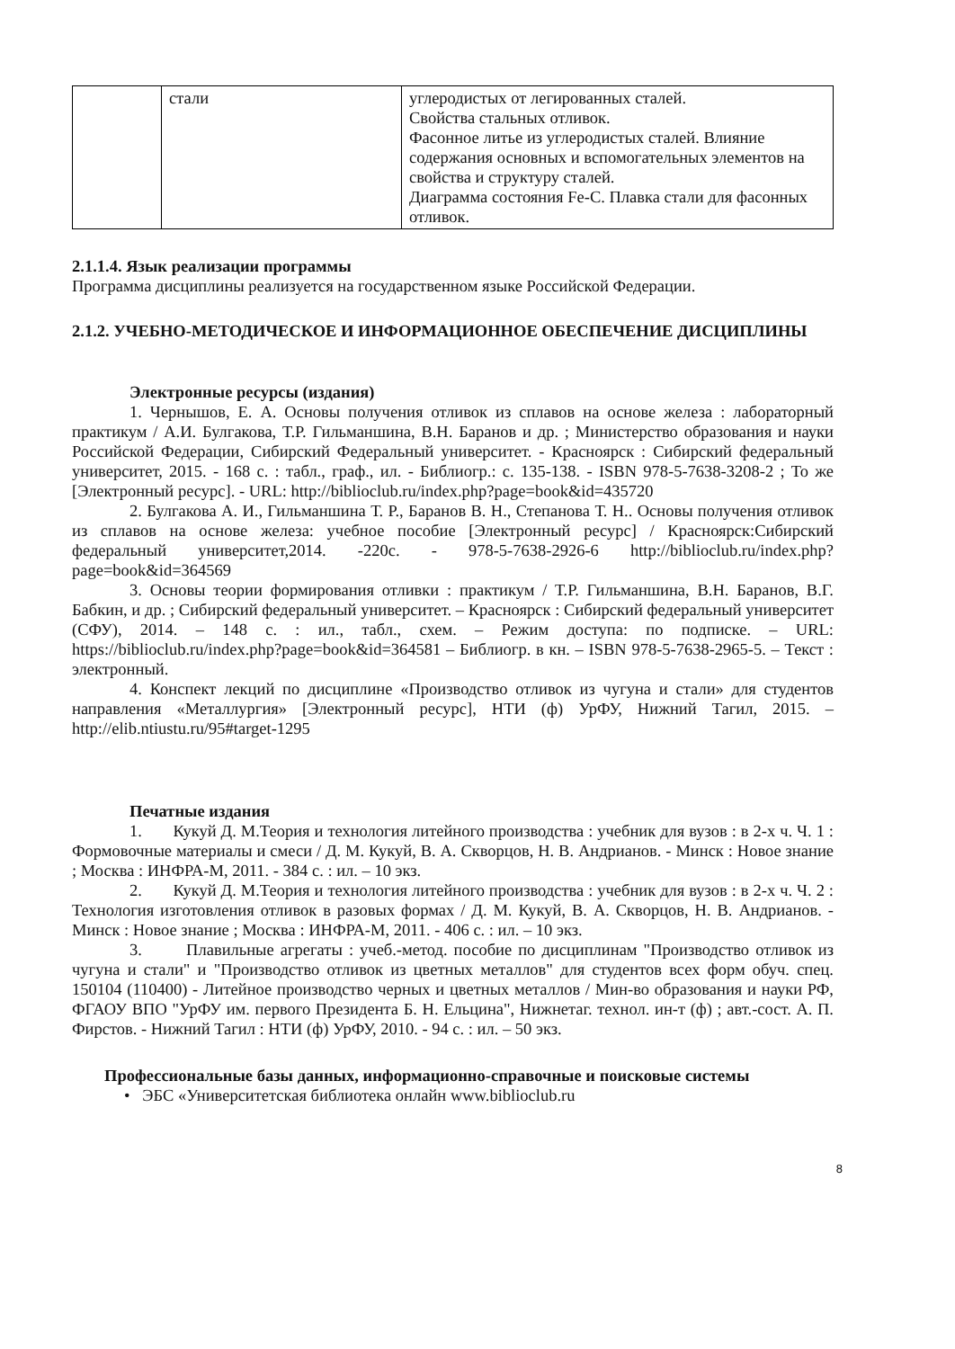| | стали | углеродистых от легированных сталей. Свойства стальных отливок. Фасонное литье из углеродистых сталей. Влияние содержания основных и вспомогательных элементов на свойства и структуру сталей. Диаграмма состояния Fe-C. Плавка стали для фасонных отливок. |
2.1.1.4. Язык реализации программы
Программа дисциплины реализуется на государственном языке Российской Федерации.
2.1.2. УЧЕБНО-МЕТОДИЧЕСКОЕ И ИНФОРМАЦИОННОЕ ОБЕСПЕЧЕНИЕ ДИСЦИПЛИНЫ
Электронные ресурсы (издания)
1. Чернышов, Е. А. Основы получения отливок из сплавов на основе железа : лабораторный практикум / А.И. Булгакова, Т.Р. Гильманшина, В.Н. Баранов и др. ; Министерство образования и науки Российской Федерации, Сибирский Федеральный университет. - Красноярск : Сибирский федеральный университет, 2015. - 168 с. : табл., граф., ил. - Библиогр.: с. 135-138. - ISBN 978-5-7638-3208-2 ; То же [Электронный ресурс]. - URL: http://biblioclub.ru/index.php?page=book&id=435720
2. Булгакова А. И., Гильманшина Т. Р., Баранов В. Н., Степанова Т. Н.. Основы получения отливок из сплавов на основе железа: учебное пособие [Электронный ресурс] / Красноярск:Сибирский федеральный университет,2014. -220с. - 978-5-7638-2926-6 http://biblioclub.ru/index.php?page=book&id=364569
3. Основы теории формирования отливки : практикум / Т.Р. Гильманшина, В.Н. Баранов, В.Г. Бабкин, и др. ; Сибирский федеральный университет. – Красноярск : Сибирский федеральный университет (СФУ), 2014. – 148 с. : ил., табл., схем. – Режим доступа: по подписке. – URL: https://biblioclub.ru/index.php?page=book&id=364581 – Библиогр. в кн. – ISBN 978-5-7638-2965-5. – Текст : электронный.
4. Конспект лекций по дисциплине «Производство отливок из чугуна и стали» для студентов направления «Металлургия» [Электронный ресурс], НТИ (ф) УрФУ, Нижний Тагил, 2015. – http://elib.ntiustu.ru/95#target-1295
Печатные издания
1. Кукуй Д. М.Теория и технология литейного производства : учебник для вузов : в 2-х ч. Ч. 1 : Формовочные материалы и смеси / Д. М. Кукуй, В. А. Скворцов, Н. В. Андрианов. - Минск : Новое знание ; Москва : ИНФРА-М, 2011. - 384 с. : ил. – 10 экз.
2. Кукуй Д. М.Теория и технология литейного производства : учебник для вузов : в 2-х ч. Ч. 2 : Технология изготовления отливок в разовых формах / Д. М. Кукуй, В. А. Скворцов, Н. В. Андрианов. - Минск : Новое знание ; Москва : ИНФРА-М, 2011. - 406 с. : ил. – 10 экз.
3. Плавильные агрегаты : учеб.-метод. пособие по дисциплинам "Производство отливок из чугуна и стали" и "Производство отливок из цветных металлов" для студентов всех форм обуч. спец. 150104 (110400) - Литейное производство черных и цветных металлов / Мин-во образования и науки РФ, ФГАОУ ВПО "УрФУ им. первого Президента Б. Н. Ельцина", Нижнетаг. технол. ин-т (ф) ; авт.-сост. А. П. Фирстов. - Нижний Тагил : НТИ (ф) УрФУ, 2010. - 94 с. : ил. – 50 экз.
Профессиональные базы данных, информационно-справочные и поисковые системы
• ЭБС «Университетская библиотека онлайн www.biblioclub.ru
8